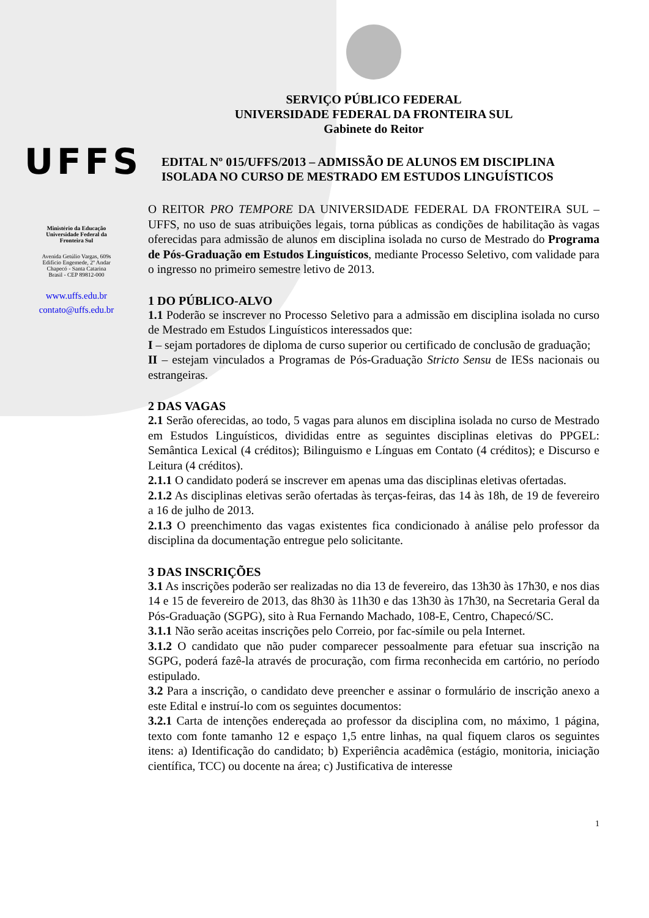UFFS
Ministério da Educação
Universidade Federal da
Fronteira Sul
Avenida Getúlio Vargas, 609s
Edifício Engemede, 2º Andar
Chapecó - Santa Catarina
Brasil - CEP 89812-000
www.uffs.edu.br
contato@uffs.edu.br
SERVIÇO PÚBLICO FEDERAL
UNIVERSIDADE FEDERAL DA FRONTEIRA SUL
Gabinete do Reitor
EDITAL Nº 015/UFFS/2013 – ADMISSÃO DE ALUNOS EM DISCIPLINA ISOLADA NO CURSO DE MESTRADO EM ESTUDOS LINGUÍSTICOS
O REITOR PRO TEMPORE DA UNIVERSIDADE FEDERAL DA FRONTEIRA SUL – UFFS, no uso de suas atribuições legais, torna públicas as condições de habilitação às vagas oferecidas para admissão de alunos em disciplina isolada no curso de Mestrado do Programa de Pós-Graduação em Estudos Linguísticos, mediante Processo Seletivo, com validade para o ingresso no primeiro semestre letivo de 2013.
1 DO PÚBLICO-ALVO
1.1 Poderão se inscrever no Processo Seletivo para a admissão em disciplina isolada no curso de Mestrado em Estudos Linguísticos interessados que:
I – sejam portadores de diploma de curso superior ou certificado de conclusão de graduação;
II – estejam vinculados a Programas de Pós-Graduação Stricto Sensu de IESs nacionais ou estrangeiras.
2 DAS VAGAS
2.1 Serão oferecidas, ao todo, 5 vagas para alunos em disciplina isolada no curso de Mestrado em Estudos Linguísticos, divididas entre as seguintes disciplinas eletivas do PPGEL: Semântica Lexical (4 créditos); Bilinguismo e Línguas em Contato (4 créditos); e Discurso e Leitura (4 créditos).
2.1.1 O candidato poderá se inscrever em apenas uma das disciplinas eletivas ofertadas.
2.1.2 As disciplinas eletivas serão ofertadas às terças-feiras, das 14 às 18h, de 19 de fevereiro a 16 de julho de 2013.
2.1.3 O preenchimento das vagas existentes fica condicionado à análise pelo professor da disciplina da documentação entregue pelo solicitante.
3 DAS INSCRIÇÕES
3.1 As inscrições poderão ser realizadas no dia 13 de fevereiro, das 13h30 às 17h30, e nos dias 14 e 15 de fevereiro de 2013, das 8h30 às 11h30 e das 13h30 às 17h30, na Secretaria Geral da Pós-Graduação (SGPG), sito à Rua Fernando Machado, 108-E, Centro, Chapecó/SC.
3.1.1 Não serão aceitas inscrições pelo Correio, por fac-símile ou pela Internet.
3.1.2 O candidato que não puder comparecer pessoalmente para efetuar sua inscrição na SGPG, poderá fazê-la através de procuração, com firma reconhecida em cartório, no período estipulado.
3.2 Para a inscrição, o candidato deve preencher e assinar o formulário de inscrição anexo a este Edital e instruí-lo com os seguintes documentos:
3.2.1 Carta de intenções endereçada ao professor da disciplina com, no máximo, 1 página, texto com fonte tamanho 12 e espaço 1,5 entre linhas, na qual fiquem claros os seguintes itens: a) Identificação do candidato; b) Experiência acadêmica (estágio, monitoria, iniciação científica, TCC) ou docente na área; c) Justificativa de interesse
1